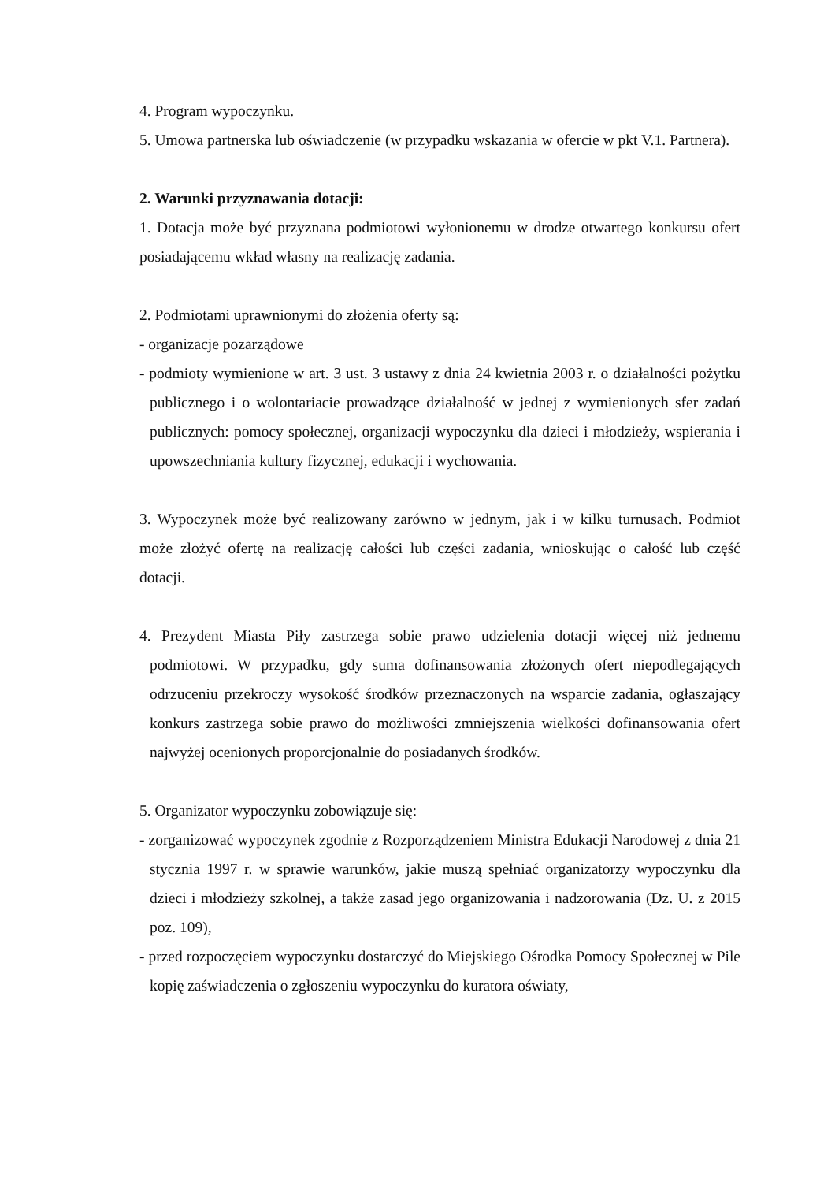4. Program wypoczynku.
5. Umowa partnerska lub oświadczenie (w przypadku wskazania w ofercie w pkt V.1. Partnera).
2. Warunki przyznawania dotacji:
1. Dotacja może być przyznana podmiotowi wyłonionemu w drodze otwartego konkursu ofert posiadającemu wkład własny na realizację zadania.
2. Podmiotami uprawnionymi do złożenia oferty są:
- organizacje pozarządowe
- podmioty wymienione w art. 3 ust. 3 ustawy z dnia 24 kwietnia 2003 r. o działalności pożytku publicznego i o wolontariacie prowadzące działalność w jednej z wymienionych sfer zadań publicznych: pomocy społecznej, organizacji wypoczynku dla dzieci i młodzieży, wspierania i upowszechniania kultury fizycznej, edukacji i wychowania.
3. Wypoczynek może być realizowany zarówno w jednym, jak i w kilku turnusach. Podmiot może złożyć ofertę na realizację całości lub części zadania, wnioskując o całość lub część dotacji.
4. Prezydent Miasta Piły zastrzega sobie prawo udzielenia dotacji więcej niż jednemu podmiotowi. W przypadku, gdy suma dofinansowania złożonych ofert niepodlegających odrzuceniu przekroczy wysokość środków przeznaczonych na wsparcie zadania, ogłaszający konkurs zastrzega sobie prawo do możliwości zmniejszenia wielkości dofinansowania ofert najwyżej ocenionych proporcjonalnie do posiadanych środków.
5. Organizator wypoczynku zobowiązuje się:
- zorganizować wypoczynek zgodnie z Rozporządzeniem Ministra Edukacji Narodowej z dnia 21 stycznia 1997 r. w sprawie warunków, jakie muszą spełniać organizatorzy wypoczynku dla dzieci i młodzieży szkolnej, a także zasad jego organizowania i nadzorowania (Dz. U. z 2015 poz. 109),
- przed rozpoczęciem wypoczynku dostarczyć do Miejskiego Ośrodka Pomocy Społecznej w Pile kopię zaświadczenia o zgłoszeniu wypoczynku do kuratora oświaty,